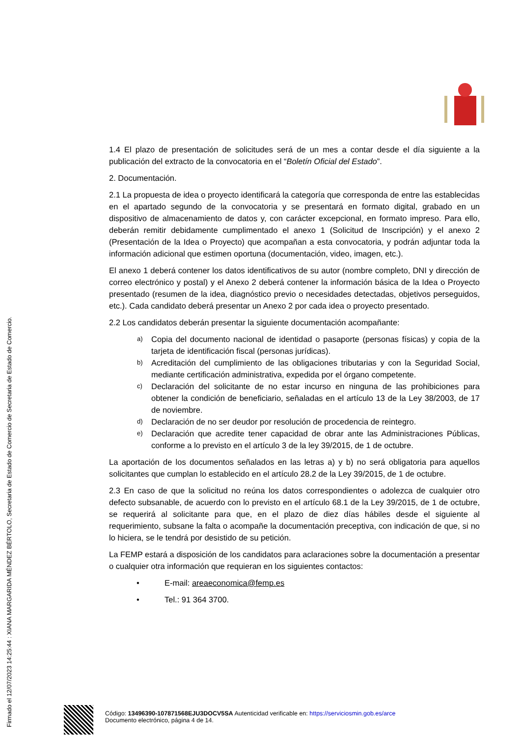1.4 El plazo de presentación de solicitudes será de un mes a contar desde el día siguiente a la publicación del extracto de la convocatoria en el “Boletín Oficial del Estado”.
2. Documentación.
2.1 La propuesta de idea o proyecto identificará la categoría que corresponda de entre las establecidas en el apartado segundo de la convocatoria y se presentará en formato digital, grabado en un dispositivo de almacenamiento de datos y, con carácter excepcional, en formato impreso. Para ello, deberán remitir debidamente cumplimentado el anexo 1 (Solicitud de Inscripción) y el anexo 2 (Presentación de la Idea o Proyecto) que acompañan a esta convocatoria, y podrán adjuntar toda la información adicional que estimen oportuna (documentación, video, imagen, etc.).
El anexo 1 deberá contener los datos identificativos de su autor (nombre completo, DNI y dirección de correo electrónico y postal) y el Anexo 2 deberá contener la información básica de la Idea o Proyecto presentado (resumen de la idea, diagnóstico previo o necesidades detectadas, objetivos perseguidos, etc.). Cada candidato deberá presentar un Anexo 2 por cada idea o proyecto presentado.
2.2 Los candidatos deberán presentar la siguiente documentación acompañante:
a) Copia del documento nacional de identidad o pasaporte (personas físicas) y copia de la tarjeta de identificación fiscal (personas jurídicas).
b) Acreditación del cumplimiento de las obligaciones tributarias y con la Seguridad Social, mediante certificación administrativa, expedida por el órgano competente.
c) Declaración del solicitante de no estar incurso en ninguna de las prohibiciones para obtener la condición de beneficiario, señaladas en el artículo 13 de la Ley 38/2003, de 17 de noviembre.
d) Declaración de no ser deudor por resolución de procedencia de reintegro.
e) Declaración que acredite tener capacidad de obrar ante las Administraciones Públicas, conforme a lo previsto en el artículo 3 de la ley 39/2015, de 1 de octubre.
La aportación de los documentos señalados en las letras a) y b) no será obligatoria para aquellos solicitantes que cumplan lo establecido en el artículo 28.2 de la Ley 39/2015, de 1 de octubre.
2.3 En caso de que la solicitud no reúna los datos correspondientes o adolezca de cualquier otro defecto subsanable, de acuerdo con lo previsto en el artículo 68.1 de la Ley 39/2015, de 1 de octubre, se requerirá al solicitante para que, en el plazo de diez días hábiles desde el siguiente al requerimiento, subsane la falta o acompañe la documentación preceptiva, con indicación de que, si no lo hiciera, se le tendrá por desistido de su petición.
La FEMP estará a disposición de los candidatos para aclaraciones sobre la documentación a presentar o cualquier otra información que requieran en los siguientes contactos:
• E-mail: areaeconomica@femp.es
• Tel.: 91 364 3700.
Código: 13496390-107871568EJU3DOCV5SA Autenticidad verificable en: https://serviciosmin.gob.es/arce
Documento electrónico, página 4 de 14.
Firmado el 12/07/2023 14:25:44 : XIANA MARGARIDA MÉNDEZ BÉRTOLO, Secretaria de Estado de Comercio de Secretaria de Estado de Comercio.